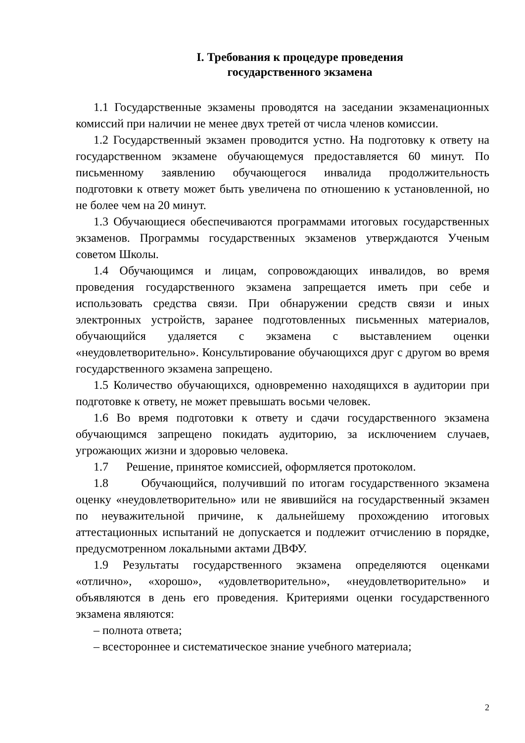I. Требования к процедуре проведения
государственного экзамена
1.1 Государственные экзамены проводятся на заседании экзаменационных комиссий при наличии не менее двух третей от числа членов комиссии.
1.2 Государственный экзамен проводится устно. На подготовку к ответу на государственном экзамене обучающемуся предоставляется 60 минут. По письменному заявлению обучающегося инвалида продолжительность подготовки к ответу может быть увеличена по отношению к установленной, но не более чем на 20 минут.
1.3 Обучающиеся обеспечиваются программами итоговых государственных экзаменов. Программы государственных экзаменов утверждаются Ученым советом Школы.
1.4 Обучающимся и лицам, сопровождающих инвалидов, во время проведения государственного экзамена запрещается иметь при себе и использовать средства связи. При обнаружении средств связи и иных электронных устройств, заранее подготовленных письменных материалов, обучающийся удаляется с экзамена с выставлением оценки «неудовлетворительно». Консультирование обучающихся друг с другом во время государственного экзамена запрещено.
1.5 Количество обучающихся, одновременно находящихся в аудитории при подготовке к ответу, не может превышать восьми человек.
1.6 Во время подготовки к ответу и сдачи государственного экзамена обучающимся запрещено покидать аудиторию, за исключением случаев, угрожающих жизни и здоровью человека.
1.7 Решение, принятое комиссией, оформляется протоколом.
1.8 Обучающийся, получивший по итогам государственного экзамена оценку «неудовлетворительно» или не явившийся на государственный экзамен по неуважительной причине, к дальнейшему прохождению итоговых аттестационных испытаний не допускается и подлежит отчислению в порядке, предусмотренном локальными актами ДВФУ.
1.9 Результаты государственного экзамена определяются оценками «отлично», «хорошо», «удовлетворительно», «неудовлетворительно» и объявляются в день его проведения. Критериями оценки государственного экзамена являются:
– полнота ответа;
– всестороннее и систематическое знание учебного материала;
2